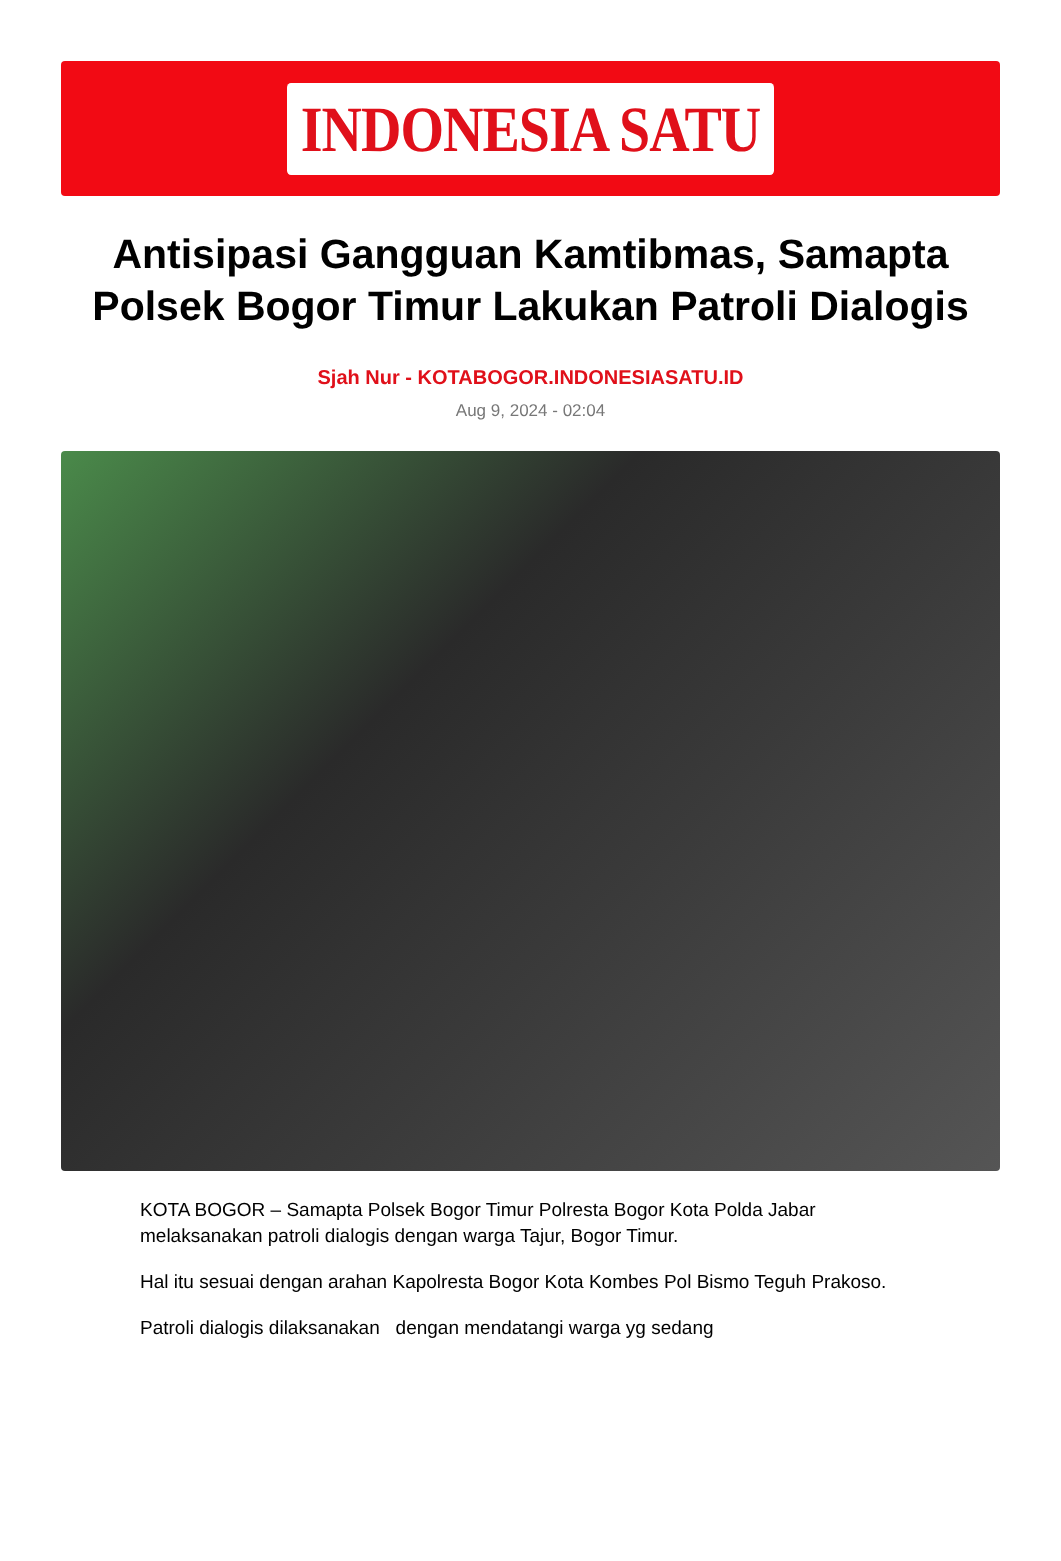INDONESIA SATU
Antisipasi Gangguan Kamtibmas, Samapta Polsek Bogor Timur Lakukan Patroli Dialogis
Sjah Nur - KOTABOGOR.INDONESIASATU.ID
Aug 9, 2024 - 02:04
KOTA BOGOR – Samapta Polsek Bogor Timur Polresta Bogor Kota Polda Jabar melaksanakan patroli dialogis dengan warga Tajur, Bogor Timur.
Hal itu sesuai dengan arahan Kapolresta Bogor Kota Kombes Pol Bismo Teguh Prakoso.
Patroli dialogis dilaksanakan dengan mendatangi warga yg sedang